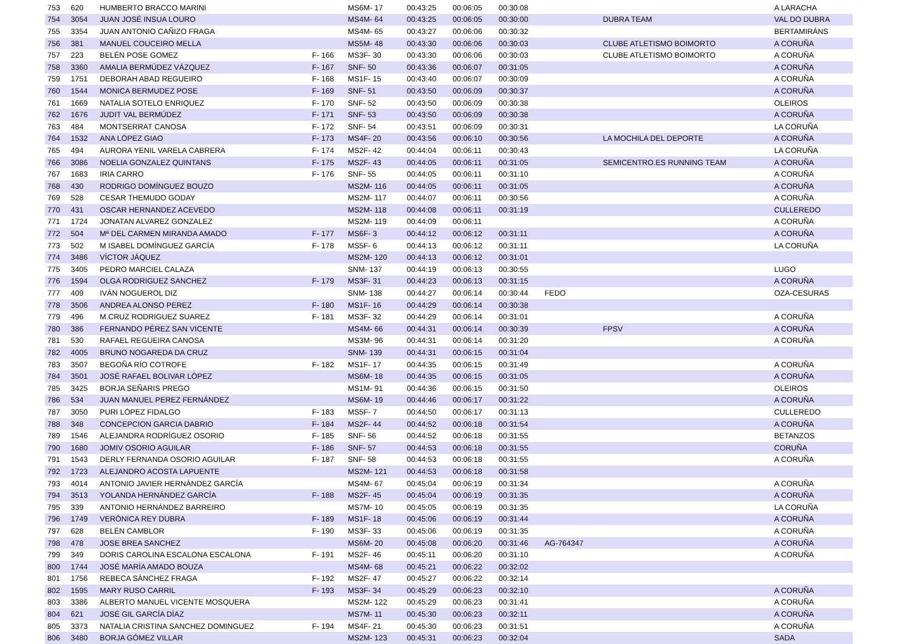| 753 | 620 | HUMBERTO BRACCO MARINI | | MS6M- 17 | 00:43:25 | 00:06:05 | 00:30:08 | | | A LARACHA |
| 754 | 3054 | JUAN JOSÉ INSUA LOURO | | MS4M- 64 | 00:43:25 | 00:06:05 | 00:30:00 | | DUBRA TEAM | VAL DO DUBRA |
| 755 | 3354 | JUAN ANTONIO CAÑIZO FRAGA | | MS4M- 65 | 00:43:27 | 00:06:06 | 00:30:32 | | | BERTAMIRÁNS |
| 756 | 381 | MANUEL COUCEIRO MELLA | | MS5M- 48 | 00:43:30 | 00:06:06 | 00:30:03 | | CLUBE ATLETISMO BOIMORTO | A CORUÑA |
| 757 | 223 | BELÉN POSE GOMEZ | F- 166 | MS3F- 30 | 00:43:30 | 00:06:06 | 00:30:03 | | CLUBE ATLETISMO BOIMORTO | A CORUÑA |
| 758 | 3360 | AMALIA BERMÚDEZ VÁZQUEZ | F- 167 | SNF- 50 | 00:43:36 | 00:06:07 | 00:31:05 | | | A CORUÑA |
| 759 | 1751 | DEBORAH ABAD REGUEIRO | F- 168 | MS1F- 15 | 00:43:40 | 00:06:07 | 00:30:09 | | | A CORUÑA |
| 760 | 1544 | MONICA BERMUDEZ POSE | F- 169 | SNF- 51 | 00:43:50 | 00:06:09 | 00:30:37 | | | A CORUÑA |
| 761 | 1669 | NATALIA SOTELO ENRIQUEZ | F- 170 | SNF- 52 | 00:43:50 | 00:06:09 | 00:30:38 | | | OLEIROS |
| 762 | 1676 | JUDIT VAL BERMÚDEZ | F- 171 | SNF- 53 | 00:43:50 | 00:06:09 | 00:30:38 | | | A CORUÑA |
| 763 | 484 | MONTSERRAT CANOSA | F- 172 | SNF- 54 | 00:43:51 | 00:06:09 | 00:30:31 | | | LA CORUÑA |
| 764 | 1532 | ANA LÓPEZ GIAO | F- 173 | MS4F- 20 | 00:43:56 | 00:06:10 | 00:30:56 | | LA MOCHILA DEL DEPORTE | A CORUÑA |
| 765 | 494 | AURORA YENIL VARELA CABRERA | F- 174 | MS2F- 42 | 00:44:04 | 00:06:11 | 00:30:43 | | | LA CORUÑA |
| 766 | 3086 | NOELIA GONZALEZ QUINTANS | F- 175 | MS2F- 43 | 00:44:05 | 00:06:11 | 00:31:05 | | SEMICENTRO.ES RUNNING TEAM | A CORUÑA |
| 767 | 1683 | IRIA CARRO | F- 176 | SNF- 55 | 00:44:05 | 00:06:11 | 00:31:10 | | | A CORUÑA |
| 768 | 430 | RODRIGO DOMÍNGUEZ BOUZO | | MS2M- 116 | 00:44:05 | 00:06:11 | 00:31:05 | | | A CORUÑA |
| 769 | 528 | CESAR THEMUDO GODAY | | MS2M- 117 | 00:44:07 | 00:06:11 | 00:30:56 | | | A CORUÑA |
| 770 | 431 | OSCAR HERNANDEZ ACEVEDO | | MS2M- 118 | 00:44:08 | 00:06:11 | 00:31:19 | | | CULLEREDO |
| 771 | 1724 | JONATAN ALVAREZ GONZALEZ | | MS2M- 119 | 00:44:09 | 00:06:11 | | | | A CORUÑA |
| 772 | 504 | Mª DEL CARMEN MIRANDA AMADO | F- 177 | MS6F- 3 | 00:44:12 | 00:06:12 | 00:31:11 | | | A CORUÑA |
| 773 | 502 | M ISABEL DOMÍNGUEZ GARCÍA | F- 178 | MS5F- 6 | 00:44:13 | 00:06:12 | 00:31:11 | | | LA CORUÑA |
| 774 | 3486 | VÍCTOR JÁQUEZ | | MS2M- 120 | 00:44:13 | 00:06:12 | 00:31:01 | | | |
| 775 | 3405 | PEDRO MARCIEL CALAZA | | SNM- 137 | 00:44:19 | 00:06:13 | 00:30:55 | | | LUGO |
| 776 | 1594 | OLGA RODRIGUEZ SANCHEZ | F- 179 | MS3F- 31 | 00:44:23 | 00:06:13 | 00:31:15 | | | A CORUÑA |
| 777 | 409 | IVÁN NOGUEROL DIZ | | SNM- 138 | 00:44:27 | 00:06:14 | 00:30:44 | FEDO | | OZA-CESURAS |
| 778 | 3506 | ANDREA ALONSO PEREZ | F- 180 | MS1F- 16 | 00:44:29 | 00:06:14 | 00:30:38 | | | |
| 779 | 496 | M.CRUZ RODRIGUEZ SUAREZ | F- 181 | MS3F- 32 | 00:44:29 | 00:06:14 | 00:31:01 | | | A CORUÑA |
| 780 | 386 | FERNANDO PÉREZ SAN VICENTE | | MS4M- 66 | 00:44:31 | 00:06:14 | 00:30:39 | | FPSV | A CORUÑA |
| 781 | 530 | RAFAEL REGUEIRA CANOSA | | MS3M- 96 | 00:44:31 | 00:06:14 | 00:31:20 | | | A CORUÑA |
| 782 | 4005 | BRUNO NOGAREDA DA CRUZ | | SNM- 139 | 00:44:31 | 00:06:15 | 00:31:04 | | | |
| 783 | 3507 | BEGOÑA RÍO COTROFE | F- 182 | MS1F- 17 | 00:44:35 | 00:06:15 | 00:31:49 | | | A CORUÑA |
| 784 | 3501 | JOSÉ RAFAEL BOLIVAR LÓPEZ | | MS6M- 18 | 00:44:35 | 00:06:15 | 00:31:05 | | | A CORUÑA |
| 785 | 3425 | BORJA SEÑARIS PREGO | | MS1M- 91 | 00:44:36 | 00:06:15 | 00:31:50 | | | OLEIROS |
| 786 | 534 | JUAN MANUEL PEREZ FERNÁNDEZ | | MS6M- 19 | 00:44:46 | 00:06:17 | 00:31:22 | | | A CORUÑA |
| 787 | 3050 | PURI LÓPEZ FIDALGO | F- 183 | MS5F- 7 | 00:44:50 | 00:06:17 | 00:31:13 | | | CULLEREDO |
| 788 | 348 | CONCEPCION GARCIA DABRIO | F- 184 | MS2F- 44 | 00:44:52 | 00:06:18 | 00:31:54 | | | A CORUÑA |
| 789 | 1546 | ALEJANDRA RODRÍGUEZ OSORIO | F- 185 | SNF- 56 | 00:44:52 | 00:06:18 | 00:31:55 | | | BETANZOS |
| 790 | 1680 | JOMIV OSORIO AGUILAR | F- 186 | SNF- 57 | 00:44:53 | 00:06:18 | 00:31:55 | | | CORUÑA |
| 791 | 1543 | DERLY FERNANDA OSORIO AGUILAR | F- 187 | SNF- 58 | 00:44:53 | 00:06:18 | 00:31:55 | | | A CORUÑA |
| 792 | 1723 | ALEJANDRO ACOSTA LAPUENTE | | MS2M- 121 | 00:44:53 | 00:06:18 | 00:31:58 | | | |
| 793 | 4014 | ANTONIO JAVIER HERNÁNDEZ GARCÍA | | MS4M- 67 | 00:45:04 | 00:06:19 | 00:31:34 | | | A CORUÑA |
| 794 | 3513 | YOLANDA HERNÁNDEZ GARCÍA | F- 188 | MS2F- 45 | 00:45:04 | 00:06:19 | 00:31:35 | | | A CORUÑA |
| 795 | 339 | ANTONIO HERNÁNDEZ BARREIRO | | MS7M- 10 | 00:45:05 | 00:06:19 | 00:31:35 | | | LA CORUÑA |
| 796 | 1749 | VERÓNICA REY DUBRA | F- 189 | MS1F- 18 | 00:45:06 | 00:06:19 | 00:31:44 | | | A CORUÑA |
| 797 | 628 | BELÉN CAMBLOR | F- 190 | MS3F- 33 | 00:45:06 | 00:06:19 | 00:31:35 | | | A CORUÑA |
| 798 | 478 | JOSE BREA SANCHEZ | | MS6M- 20 | 00:45:08 | 00:06:20 | 00:31:46 | AG-764347 | | A CORUÑA |
| 799 | 349 | DORIS CAROLINA ESCALONA ESCALONA | F- 191 | MS2F- 46 | 00:45:11 | 00:06:20 | 00:31:10 | | | A CORUÑA |
| 800 | 1744 | JOSÉ MARÍA AMADO BOUZA | | MS4M- 68 | 00:45:21 | 00:06:22 | 00:32:02 | | | |
| 801 | 1756 | REBECA SÁNCHEZ FRAGA | F- 192 | MS2F- 47 | 00:45:27 | 00:06:22 | 00:32:14 | | | |
| 802 | 1595 | MARY RUSO CARRIL | F- 193 | MS3F- 34 | 00:45:29 | 00:06:23 | 00:32:10 | | | A CORUÑA |
| 803 | 3386 | ALBERTO MANUEL VICENTE MOSQUERA | | MS2M- 122 | 00:45:29 | 00:06:23 | 00:31:41 | | | A CORUÑA |
| 804 | 621 | JOSÉ GIL GARCÍA DÍAZ | | MS7M- 11 | 00:45:30 | 00:06:23 | 00:32:11 | | | A CORUÑA |
| 805 | 3373 | NATALIA CRISTINA SANCHEZ DOMINGUEZ | F- 194 | MS4F- 21 | 00:45:30 | 00:06:23 | 00:31:51 | | | A CORUÑA |
| 806 | 3480 | BORJA GÓMEZ VILLAR | | MS2M- 123 | 00:45:31 | 00:06:23 | 00:32:04 | | | SADA |